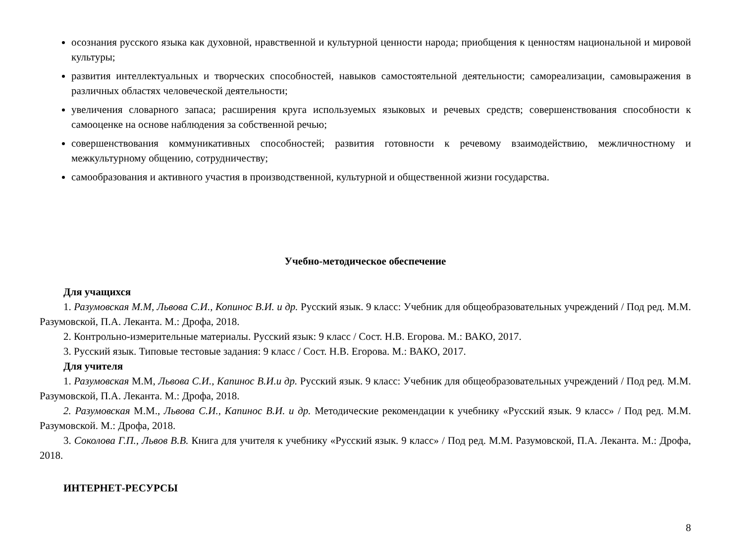осознания русского языка как духовной, нравственной и культурной ценности народа; приобщения к ценностям национальной и мировой культуры;
развития интеллектуальных и творческих способностей, навыков самостоятельной деятельности; самореализации, самовыражения в различных областях человеческой деятельности;
увеличения словарного запаса; расширения круга используемых языковых и речевых средств; совершенствования способности к самооценке на основе наблюдения за собственной речью;
совершенствования коммуникативных способностей; развития готовности к речевому взаимодействию, межличностному и межкультурному общению, сотрудничеству;
самообразования и активного участия в производственной, культурной и общественной жизни государства.
Учебно-методическое обеспечение
Для учащихся
1. Разумовская М.М, Львова С.И., Копинос В.И. и др. Русский язык. 9 класс: Учебник для общеобразовательных учреждений / Под ред. М.М. Разумовской, П.А. Леканта. М.: Дрофа, 2018.
2. Контрольно-измерительные материалы. Русский язык: 9 класс / Сост. Н.В. Егорова. М.: ВАКО, 2017.
3. Русский язык. Типовые тестовые задания: 9 класс / Сост. Н.В. Егорова. М.: ВАКО, 2017.
Для учителя
1. Разумовская М.М, Львова С.И., Капинос В.И.и др. Русский язык. 9 класс: Учебник для общеобразовательных учреждений / Под ред. М.М. Разумовской, П.А. Леканта. М.: Дрофа, 2018.
2. Разумовская М.М., Львова С.И., Капинос В.И. и др. Методические рекомендации к учебнику «Русский язык. 9 класс» / Под ред. М.М. Разумовской. М.: Дрофа, 2018.
3. Соколова Г.П., Львов В.В. Книга для учителя к учебнику «Русский язык. 9 класс» / Под ред. М.М. Разумовской, П.А. Леканта. М.: Дрофа, 2018.
ИНТЕРНЕТ-РЕСУРСЫ
8